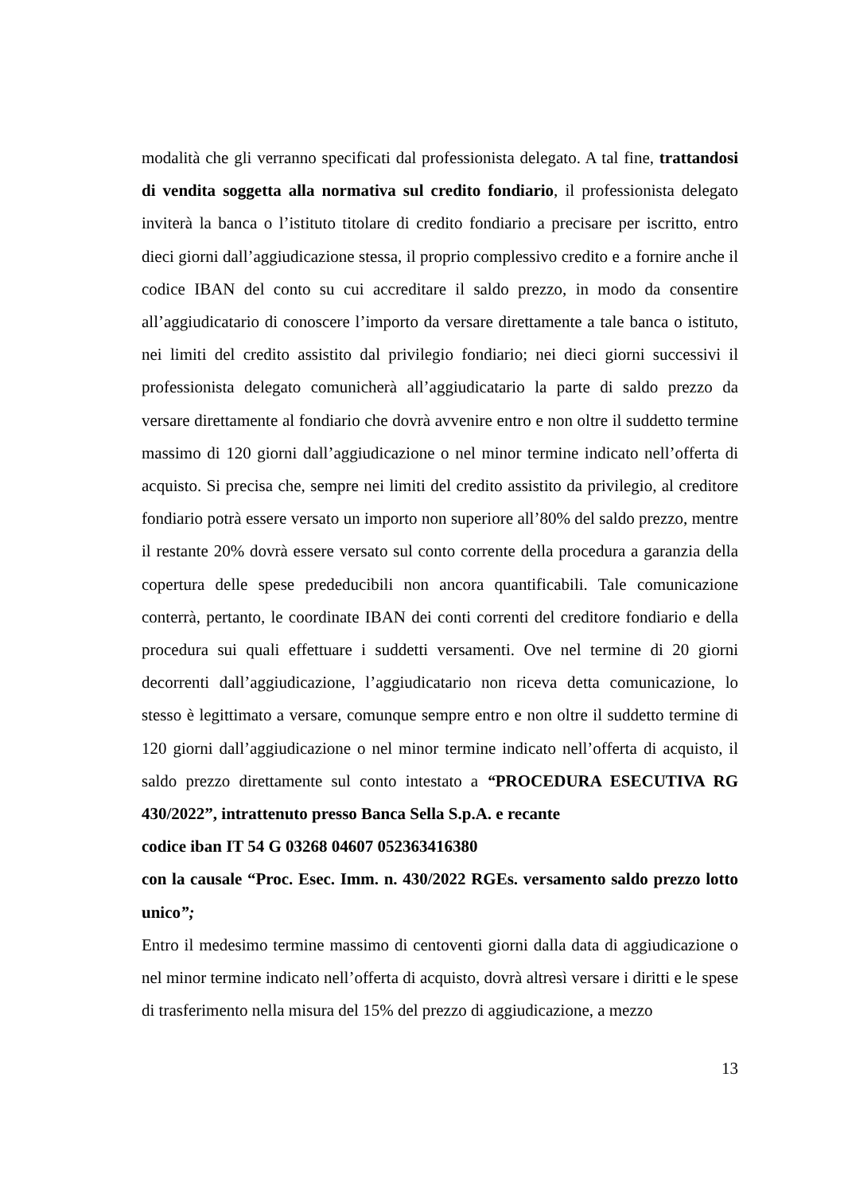modalità che gli verranno specificati dal professionista delegato. A tal fine, trattandosi di vendita soggetta alla normativa sul credito fondiario, il professionista delegato inviterà la banca o l’istituto titolare di credito fondiario a precisare per iscritto, entro dieci giorni dall’aggiudicazione stessa, il proprio complessivo credito e a fornire anche il codice IBAN del conto su cui accreditare il saldo prezzo, in modo da consentire all’aggiudicatario di conoscere l’importo da versare direttamente a tale banca o istituto, nei limiti del credito assistito dal privilegio fondiario; nei dieci giorni successivi il professionista delegato comunicherà all’aggiudicatario la parte di saldo prezzo da versare direttamente al fondiario che dovrà avvenire entro e non oltre il suddetto termine massimo di 120 giorni dall’aggiudicazione o nel minor termine indicato nell’offerta di acquisto. Si precisa che, sempre nei limiti del credito assistito da privilegio, al creditore fondiario potrà essere versato un importo non superiore all’80% del saldo prezzo, mentre il restante 20% dovrà essere versato sul conto corrente della procedura a garanzia della copertura delle spese prededucibili non ancora quantificabili. Tale comunicazione conterrà, pertanto, le coordinate IBAN dei conti correnti del creditore fondiario e della procedura sui quali effettuare i suddetti versamenti. Ove nel termine di 20 giorni decorrenti dall’aggiudicazione, l’aggiudicatario non riceva detta comunicazione, lo stesso è legittimato a versare, comunque sempre entro e non oltre il suddetto termine di 120 giorni dall’aggiudicazione o nel minor termine indicato nell’offerta di acquisto, il saldo prezzo direttamente sul conto intestato a “PROCEDURA ESECUTIVA RG 430/2022”, intrattenuto presso Banca Sella S.p.A. e recante
codice iban IT 54 G 03268 04607 052363416380
con la causale “Proc. Esec. Imm. n. 430/2022 RGEs. versamento saldo prezzo lotto unico”;
Entro il medesimo termine massimo di centoventi giorni dalla data di aggiudicazione o nel minor termine indicato nell’offerta di acquisto, dovrà altresì versare i diritti e le spese di trasferimento nella misura del 15% del prezzo di aggiudicazione, a mezzo
13